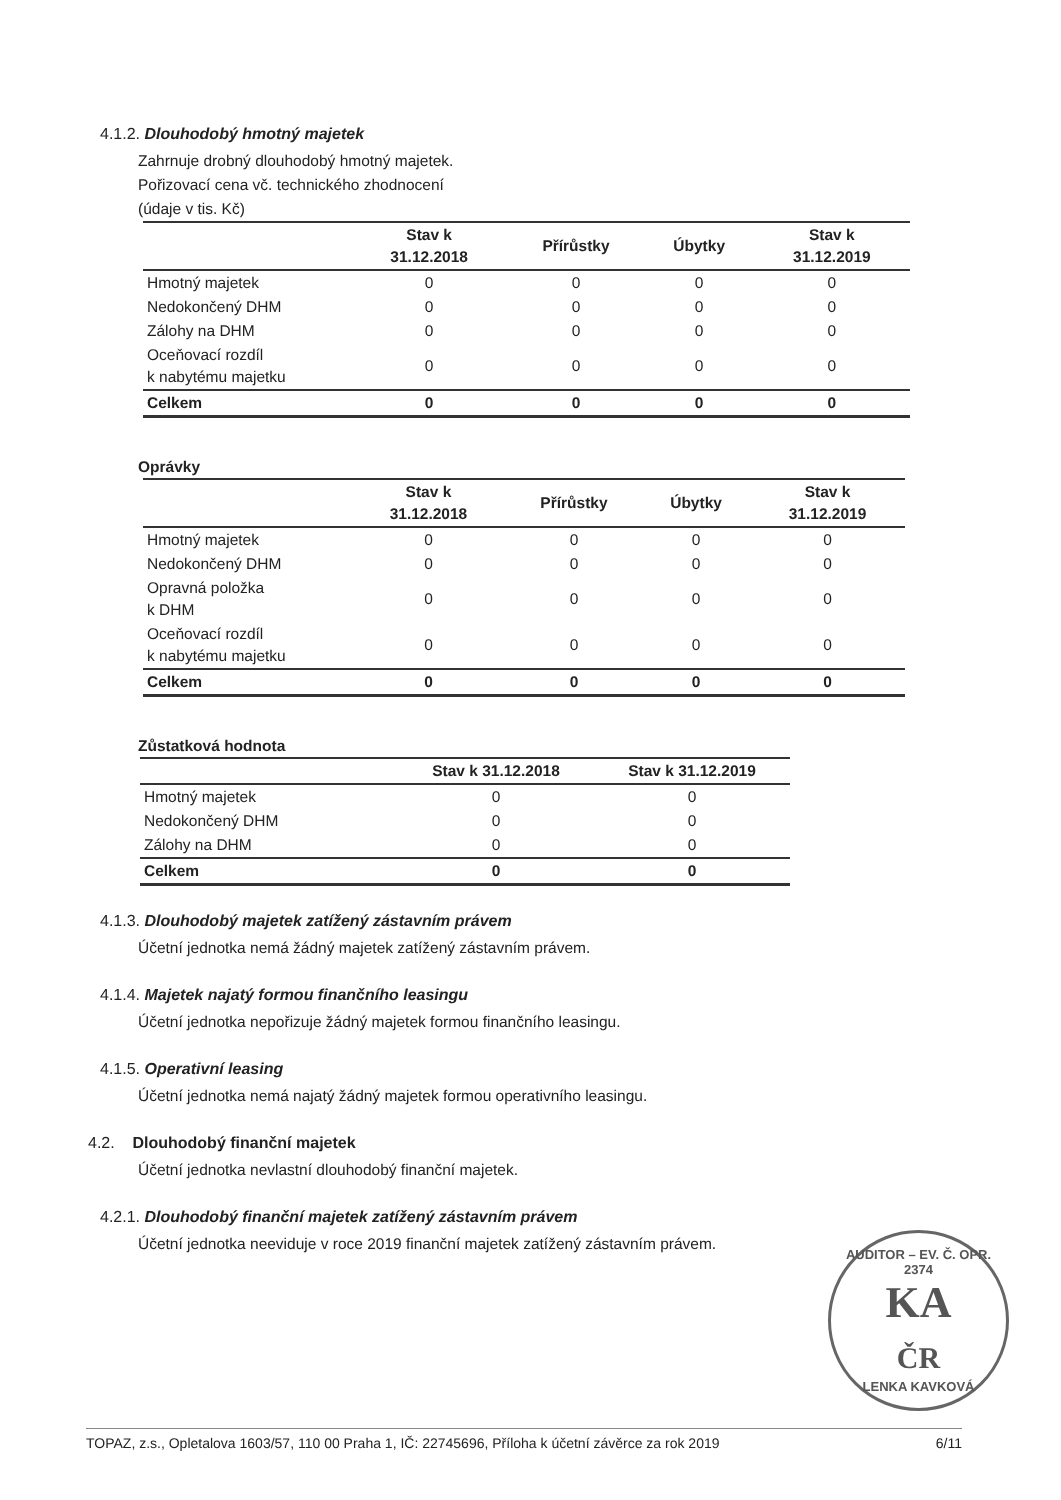4.1.2. Dlouhodobý hmotný majetek
Zahrnuje drobný dlouhodobý hmotný majetek.
Pořizovací cena vč. technického zhodnocení
(údaje v tis. Kč)
| | Stav k 31.12.2018 | Přírůstky | Úbytky | Stav k 31.12.2019 |
| --- | --- | --- | --- | --- |
| Hmotný majetek | 0 | 0 | 0 | 0 |
| Nedokončený DHM | 0 | 0 | 0 | 0 |
| Zálohy na DHM | 0 | 0 | 0 | 0 |
| Oceňovací rozdíl k nabytému majetku | 0 | 0 | 0 | 0 |
| Celkem | 0 | 0 | 0 | 0 |
Oprávky
| | Stav k 31.12.2018 | Přírůstky | Úbytky | Stav k 31.12.2019 |
| --- | --- | --- | --- | --- |
| Hmotný majetek | 0 | 0 | 0 | 0 |
| Nedokončený DHM | 0 | 0 | 0 | 0 |
| Opravná položka k DHM | 0 | 0 | 0 | 0 |
| Oceňovací rozdíl k nabytému majetku | 0 | 0 | 0 | 0 |
| Celkem | 0 | 0 | 0 | 0 |
Zůstatková hodnota
| | Stav k 31.12.2018 | Stav k 31.12.2019 |
| --- | --- | --- |
| Hmotný majetek | 0 | 0 |
| Nedokončený DHM | 0 | 0 |
| Zálohy na DHM | 0 | 0 |
| Celkem | 0 | 0 |
4.1.3. Dlouhodobý majetek zatížený zástavním právem
Účetní jednotka nemá žádný majetek zatížený zástavním právem.
4.1.4. Majetek najatý formou finančního leasingu
Účetní jednotka nepořizuje žádný majetek formou finančního leasingu.
4.1.5. Operativní leasing
Účetní jednotka nemá najatý žádný majetek formou operativního leasingu.
4.2. Dlouhodobý finanční majetek
Účetní jednotka nevlastní dlouhodobý finanční majetek.
4.2.1. Dlouhodobý finanční majetek zatížený zástavním právem
Účetní jednotka neeviduje v roce 2019 finanční majetek zatížený zástavním právem.
AUDITOR – EV. Č. OPR. 2374
KA
ČR
LENKA KAVKOVÁ
TOPAZ, z.s., Opletalova 1603/57, 110 00 Praha 1, IČ: 22745696, Příloha k účetní závěrce za rok 2019 6/11